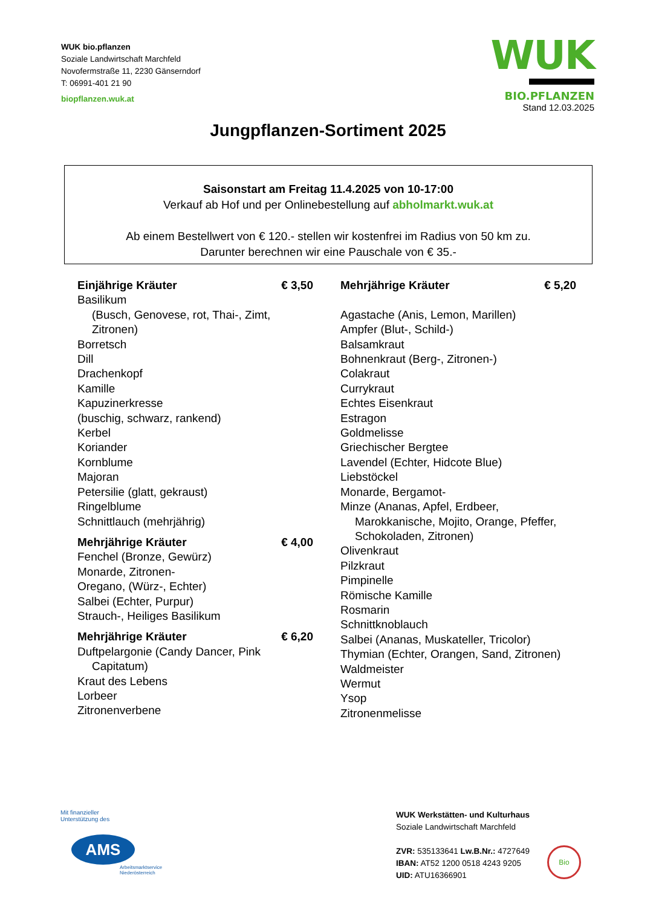WUK bio.pflanzen
Soziale Landwirtschaft Marchfeld
Novofermstraße 11, 2230 Gänserndorf
T: 06991-401 21 90
biopflanzen.wuk.at
WUK
BIO.PFLANZEN
Stand 12.03.2025
Jungpflanzen-Sortiment 2025
Saisonstart am Freitag 11.4.2025 von 10-17:00
Verkauf ab Hof und per Onlinebestellung auf abholmarkt.wuk.at
Ab einem Bestellwert von € 120.- stellen wir kostenfrei im Radius von 50 km zu.
Darunter berechnen wir eine Pauschale von € 35.-
Einjährige Kräuter € 3,50
Basilikum
(Busch, Genovese, rot, Thai-, Zimt, Zitronen)
Borretsch
Dill
Drachenkopf
Kamille
Kapuzinerkresse
(buschig, schwarz, rankend)
Kerbel
Koriander
Kornblume
Majoran
Petersilie (glatt, gekraust)
Ringelblume
Schnittlauch (mehrjährig)
Mehrjährige Kräuter € 4,00
Fenchel (Bronze, Gewürz)
Monarde, Zitronen-
Oregano, (Würz-, Echter)
Salbei (Echter, Purpur)
Strauch-, Heiliges Basilikum
Mehrjährige Kräuter € 6,20
Duftpelargonie (Candy Dancer, Pink
Capitatum)
Kraut des Lebens
Lorbeer
Zitronenverbene
Mehrjährige Kräuter € 5,20
Agastache (Anis, Lemon, Marillen)
Ampfer (Blut-, Schild-)
Balsamkraut
Bohnenkraut (Berg-, Zitronen-)
Colakraut
Currykraut
Echtes Eisenkraut
Estragon
Goldmelisse
Griechischer Bergtee
Lavendel (Echter, Hidcote Blue)
Liebstöckel
Monarde, Bergamot-
Minze (Ananas, Apfel, Erdbeer,
Marokkanische, Mojito, Orange, Pfeffer, Schokoladen, Zitronen)
Olivenkraut
Pilzkraut
Pimpinelle
Römische Kamille
Rosmarin
Schnittknoblauch
Salbei (Ananas, Muskateller, Tricolor)
Thymian (Echter, Orangen, Sand, Zitronen)
Waldmeister
Wermut
Ysop
Zitronenmelisse
Mit finanzieller
Unterstützung des
AMS
Arbeitsmarktservice
Niederösterreich
WUK Werkstätten- und Kulturhaus
Soziale Landwirtschaft Marchfeld
ZVR: 535133641 Lw.B.Nr.: 4727649
IBAN: AT52 1200 0518 4243 9205
UID: ATU16366901
Bio